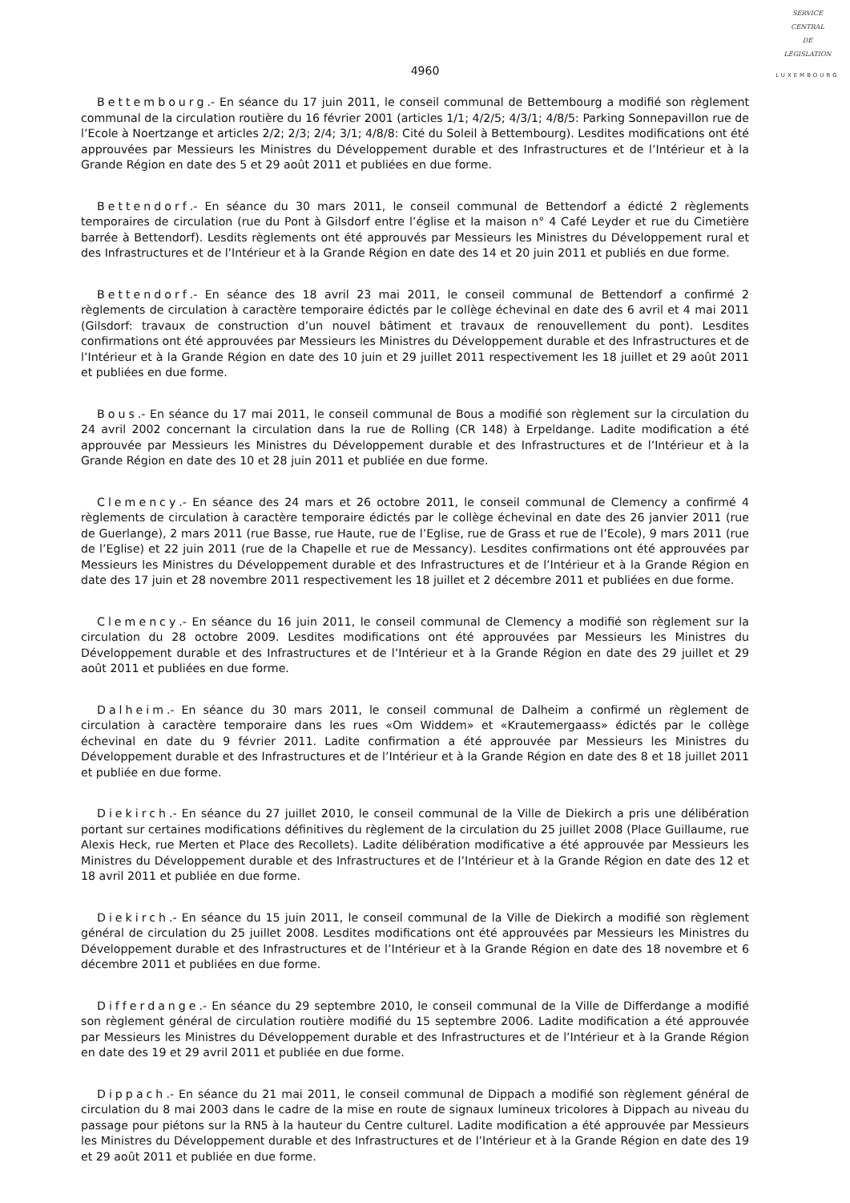SERVICE
CENTRAL
DE
LÉGISLATION
LUXEMBOURG
4960
Bettembourg.- En séance du 17 juin 2011, le conseil communal de Bettembourg a modifié son règlement communal de la circulation routière du 16 février 2001 (articles 1/1; 4/2/5; 4/3/1; 4/8/5: Parking Sonnepavillon rue de l’Ecole à Noertzange et articles 2/2; 2/3; 2/4; 3/1; 4/8/8: Cité du Soleil à Bettembourg). Lesdites modifications ont été approuvées par Messieurs les Ministres du Développement durable et des Infrastructures et de l’Intérieur et à la Grande Région en date des 5 et 29 août 2011 et publiées en due forme.
Bettendorf.- En séance du 30 mars 2011, le conseil communal de Bettendorf a édicté 2 règlements temporaires de circulation (rue du Pont à Gilsdorf entre l’église et la maison n° 4 Café Leyder et rue du Cimetière barrée à Bettendorf). Lesdits règlements ont été approuvés par Messieurs les Ministres du Développement rural et des Infrastructures et de l’Intérieur et à la Grande Région en date des 14 et 20 juin 2011 et publiés en due forme.
Bettendorf.- En séance des 18 avril 23 mai 2011, le conseil communal de Bettendorf a confirmé 2 règlements de circulation à caractère temporaire édictés par le collège échevinal en date des 6 avril et 4 mai 2011 (Gilsdorf: travaux de construction d’un nouvel bâtiment et travaux de renouvellement du pont). Lesdites confirmations ont été approuvées par Messieurs les Ministres du Développement durable et des Infrastructures et de l’Intérieur et à la Grande Région en date des 10 juin et 29 juillet 2011 respectivement les 18 juillet et 29 août 2011 et publiées en due forme.
Bous.- En séance du 17 mai 2011, le conseil communal de Bous a modifié son règlement sur la circulation du 24 avril 2002 concernant la circulation dans la rue de Rolling (CR 148) à Erpeldange. Ladite modification a été approuvée par Messieurs les Ministres du Développement durable et des Infrastructures et de l’Intérieur et à la Grande Région en date des 10 et 28 juin 2011 et publiée en due forme.
Clemency.- En séance des 24 mars et 26 octobre 2011, le conseil communal de Clemency a confirmé 4 règlements de circulation à caractère temporaire édictés par le collège échevinal en date des 26 janvier 2011 (rue de Guerlange), 2 mars 2011 (rue Basse, rue Haute, rue de l’Eglise, rue de Grass et rue de l’Ecole), 9 mars 2011 (rue de l’Eglise) et 22 juin 2011 (rue de la Chapelle et rue de Messancy). Lesdites confirmations ont été approuvées par Messieurs les Ministres du Développement durable et des Infrastructures et de l’Intérieur et à la Grande Région en date des 17 juin et 28 novembre 2011 respectivement les 18 juillet et 2 décembre 2011 et publiées en due forme.
Clemency.- En séance du 16 juin 2011, le conseil communal de Clemency a modifié son règlement sur la circulation du 28 octobre 2009. Lesdites modifications ont été approuvées par Messieurs les Ministres du Développement durable et des Infrastructures et de l’Intérieur et à la Grande Région en date des 29 juillet et 29 août 2011 et publiées en due forme.
Dalheim.- En séance du 30 mars 2011, le conseil communal de Dalheim a confirmé un règlement de circulation à caractère temporaire dans les rues «Om Widdem» et «Krautemergaass» édictés par le collège échevinal en date du 9 février 2011. Ladite confirmation a été approuvée par Messieurs les Ministres du Développement durable et des Infrastructures et de l’Intérieur et à la Grande Région en date des 8 et 18 juillet 2011 et publiée en due forme.
Diekirch.- En séance du 27 juillet 2010, le conseil communal de la Ville de Diekirch a pris une délibération portant sur certaines modifications définitives du règlement de la circulation du 25 juillet 2008 (Place Guillaume, rue Alexis Heck, rue Merten et Place des Recollets). Ladite délibération modificative a été approuvée par Messieurs les Ministres du Développement durable et des Infrastructures et de l’Intérieur et à la Grande Région en date des 12 et 18 avril 2011 et publiée en due forme.
Diekirch.- En séance du 15 juin 2011, le conseil communal de la Ville de Diekirch a modifié son règlement général de circulation du 25 juillet 2008. Lesdites modifications ont été approuvées par Messieurs les Ministres du Développement durable et des Infrastructures et de l’Intérieur et à la Grande Région en date des 18 novembre et 6 décembre 2011 et publiées en due forme.
Differdange.- En séance du 29 septembre 2010, le conseil communal de la Ville de Differdange a modifié son règlement général de circulation routière modifié du 15 septembre 2006. Ladite modification a été approuvée par Messieurs les Ministres du Développement durable et des Infrastructures et de l’Intérieur et à la Grande Région en date des 19 et 29 avril 2011 et publiée en due forme.
Dippach.- En séance du 21 mai 2011, le conseil communal de Dippach a modifié son règlement général de circulation du 8 mai 2003 dans le cadre de la mise en route de signaux lumineux tricolores à Dippach au niveau du passage pour piétons sur la RN5 à la hauteur du Centre culturel. Ladite modification a été approuvée par Messieurs les Ministres du Développement durable et des Infrastructures et de l’Intérieur et à la Grande Région en date des 19 et 29 août 2011 et publiée en due forme.